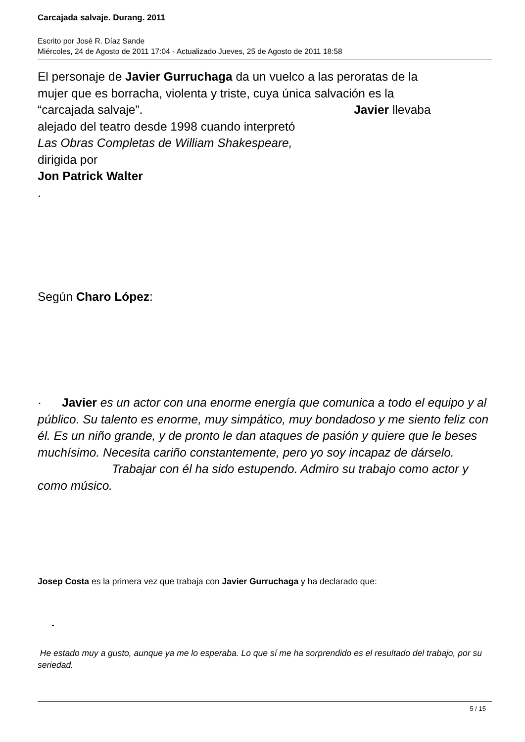Carcajada salvaje. Durang. 2011
Escrito por José R. Díaz Sande
Miércoles, 24 de Agosto de 2011 17:04 - Actualizado Jueves, 25 de Agosto de 2011 18:58
El personaje de Javier Gurruchaga da un vuelco a las peroratas de la
mujer que es borracha, violenta y triste, cuya única salvación es la
“carcajada salvaje”. Javier llevaba
alejado del teatro desde 1998 cuando interpretó
Las Obras Completas de William Shakespeare,
dirigida por
Jon Patrick Walter
.
Según Charo López:
· Javier es un actor con una enorme energía que comunica a todo el equipo y al público. Su talento es enorme, muy simpático, muy bondadoso y me siento feliz con él. Es un niño grande, y de pronto le dan ataques de pasión y quiere que le beses muchísimo. Necesita cariño constantemente, pero yo soy incapaz de dárselo. Trabajar con él ha sido estupendo. Admiro su trabajo como actor y como músico.
Josep Costa es la primera vez que trabaja con Javier Gurruchaga y ha declarado que:
-
He estado muy a gusto, aunque ya me lo esperaba. Lo que sí me ha sorprendido es el resultado del trabajo, por su seriedad.
5 / 15